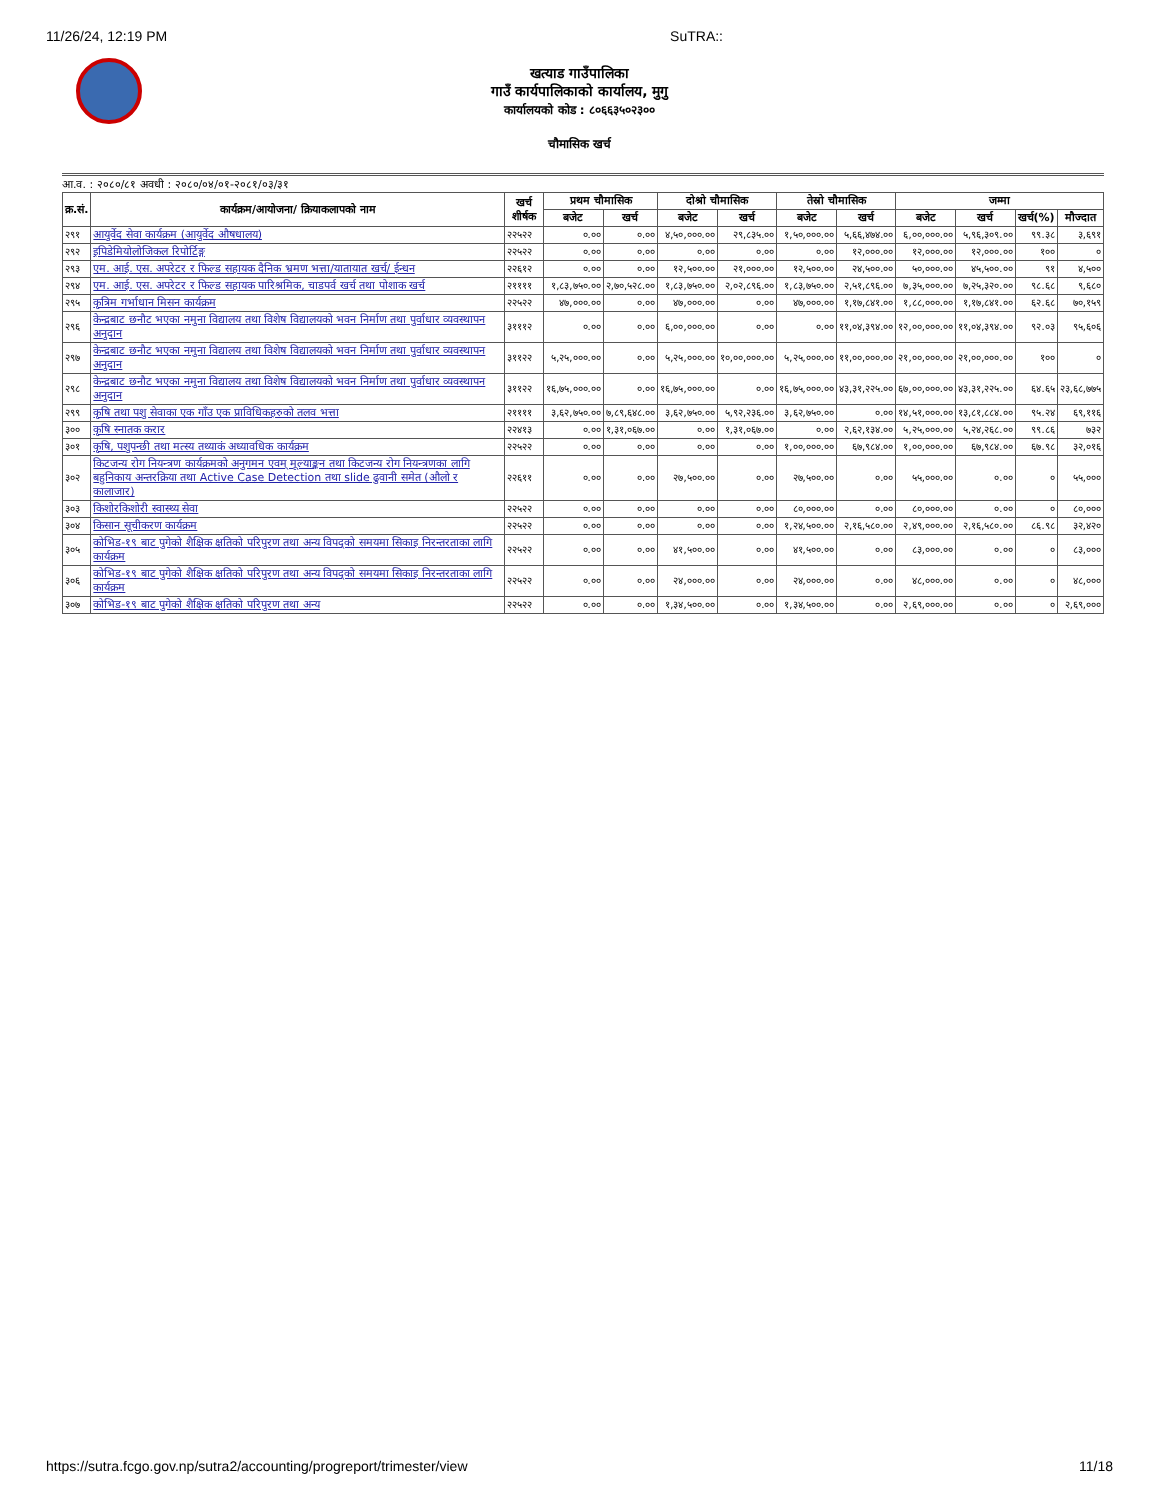11/26/24, 12:19 PM SuTRA::
खत्याड गाउँपालिका
गाउँ कार्यपालिकाको कार्यालय, मुगु
कार्यालयको कोड : ८०६६३५०२३००
चौमासिक खर्च
आ.व. : २०८०/८१ अवधी : २०८०/०४/०१-२०८१/०३/३१
| क्र.सं. | कार्यक्रम/आयोजना/ क्रियाकलापको नाम | खर्च शीर्षक | प्रथम चौमासिक | | दोश्रो चौमासिक | | तेस्रो चौमासिक | | जम्मा | | | |
| --- | --- | --- | --- | --- | --- | --- | --- | --- | --- | --- | --- | --- |
| | | | बजेट | खर्च | बजेट | खर्च | बजेट | खर्च | बजेट | खर्च | खर्च(%) | मौज्दात |
| २९१ | आयुर्वेद सेवा कार्यक्रम (आयुर्वेद औषधालय) | २२५२२ | ०.०० | ०.०० | ४,५०,०००.०० | २९,८३५.०० | १,५०,०००.०० | ५,६६,४७४.०० | ६,००,०००.०० | ५,९६,३०९.०० | ९९.३८ | ३,६९१ |
| २९२ | इपिडेमियोलोजिकल रिपोर्टिङ्ग | २२५२२ | ०.०० | ०.०० | ०.०० | ०.०० | ०.०० | १२,०००.०० | १२,०००.०० | १२,०००.०० | १०० | ० |
| २९३ | एम. आई. एस. अपरेटर र फिल्ड सहायक दैनिक भ्रमण भत्ता/यातायात खर्च/ ईन्धन | २२६१२ | ०.०० | ०.०० | १२,५००.०० | २१,०००.०० | १२,५००.०० | २४,५००.०० | ५०,०००.०० | ४५,५००.०० | ९१ | ४,५०० |
| २९४ | एम. आई. एस. अपरेटर र फिल्ड सहायक पारिश्रमिक, चाडपर्व खर्च तथा पोशाक खर्च | २११११ | १,८३,७५०.०० | २,७०,५२८.०० | १,८३,७५०.०० | २,०२,८९६.०० | १,८३,७५०.०० | २,५१,८९६.०० | ७,३५,०००.०० | ७,२५,३२०.०० | ९८.६८ | ९,६८० |
| २९५ | कृत्रिम गर्भाधान मिसन कार्यक्रम | २२५२२ | ४७,०००.०० | ०.०० | ४७,०००.०० | ०.०० | ४७,०००.०० | १,१७,८४१.०० | १,८८,०००.०० | १,१७,८४१.०० | ६२.६८ | ७०,१५९ |
| २९६ | केन्द्रबाट छनौट भएका नमुना विद्यालय तथा विशेष विद्यालयको भवन निर्माण तथा पुर्वाधार व्यवस्थापन अनुदान | ३१११२ | ०.०० | ०.०० | ६,००,०००.०० | ०.०० | ०.०० | ११,०४,३९४.०० | १२,००,०००.०० | ११,०४,३९४.०० | ९२.०३ | ९५,६०६ |
| २९७ | केन्द्रबाट छनौट भएका नमुना विद्यालय तथा विशेष विद्यालयको भवन निर्माण तथा पुर्वाधार व्यवस्थापन अनुदान | ३११२२ | ५,२५,०००.०० | ०.०० | ५,२५,०००.०० | १०,००,०००.०० | ५,२५,०००.०० | ११,००,०००.०० | २१,००,०००.०० | २१,००,०००.०० | १०० | ० |
| २९८ | केन्द्रबाट छनौट भएका नमुना विद्यालय तथा विशेष विद्यालयको भवन निर्माण तथा पुर्वाधार व्यवस्थापन अनुदान | ३११२२ | १६,७५,०००.०० | ०.०० | १६,७५,०००.०० | ०.०० | १६,७५,०००.०० | ४३,३१,२२५.०० | ६७,००,०००.०० | ४३,३१,२२५.०० | ६४.६५ | २३,६८,७७५ |
| २९९ | कृषि तथा पशु सेवाका एक गाँउ एक प्राविधिकहरुको तलव भत्ता | २११११ | ३,६२,७५०.०० | ७,८९,६४८.०० | ३,६२,७५०.०० | ५,९२,२३६.०० | ३,६२,७५०.०० | ०.०० | १४,५१,०००.०० | १३,८१,८८४.०० | ९५.२४ | ६९,११६ |
| ३०० | कृषि स्नातक करार | २२४१३ | ०.०० | १,३१,०६७.०० | ०.०० | १,३१,०६७.०० | ०.०० | २,६२,१३४.०० | ५,२५,०००.०० | ५,२४,२६८.०० | ९९.८६ | ७३२ |
| ३०१ | कृषि, पशुपन्छी तथा मत्स्य तथ्याकं अध्यावधिक कार्यक्रम | २२५२२ | ०.०० | ०.०० | ०.०० | ०.०० | १,००,०००.०० | ६७,९८४.०० | १,००,०००.०० | ६७,९८४.०० | ६७.९८ | ३२,०१६ |
| ३०२ | किटजन्य रोग नियन्त्रण कार्यक्रमको अनुगमन एवम् मूल्याङ्कन तथा किटजन्य रोग नियन्त्रणका लागि बहुनिकाय अन्तरक्रिया तथा Active Case Detection तथा slide ढुवानी समेत (औलो र कालाजार) | २२६११ | ०.०० | ०.०० | २७,५००.०० | ०.०० | २७,५००.०० | ०.०० | ५५,०००.०० | ०.०० | ० | ५५,००० |
| ३०३ | किशोरकिशोरी स्वास्थ्य सेवा | २२५२२ | ०.०० | ०.०० | ०.०० | ०.०० | ८०,०००.०० | ०.०० | ८०,०००.०० | ०.०० | ० | ८०,००० |
| ३०४ | किसान सूचीकरण कार्यक्रम | २२५२२ | ०.०० | ०.०० | ०.०० | ०.०० | १,२४,५००.०० | २,१६,५८०.०० | २,४९,०००.०० | २,१६,५८०.०० | ८६.९८ | ३२,४२० |
| ३०५ | कोभिड-१९ बाट पुगेको शैक्षिक क्षतिको परिपुरण तथा अन्य विपद्को समयमा सिकाइ निरन्तरताका लागि कार्यक्रम | २२५२२ | ०.०० | ०.०० | ४१,५००.०० | ०.०० | ४१,५००.०० | ०.०० | ८३,०००.०० | ०.०० | ० | ८३,००० |
| ३०६ | कोभिड-१९ बाट पुगेको शैक्षिक क्षतिको परिपुरण तथा अन्य विपद्को समयमा सिकाइ निरन्तरताका लागि कार्यक्रम | २२५२२ | ०.०० | ०.०० | २४,०००.०० | ०.०० | २४,०००.०० | ०.०० | ४८,०००.०० | ०.०० | ० | ४८,००० |
| ३०७ | कोभिड-१९ बाट पुगेको शैक्षिक क्षतिको परिपुरण तथा अन्य | २२५२२ | ०.०० | ०.०० | १,३४,५००.०० | ०.०० | १,३४,५००.०० | ०.०० | २,६९,०००.०० | ०.०० | ० | २,६९,००० |
https://sutra.fcgo.gov.np/sutra2/accounting/progreport/trimester/view 11/18